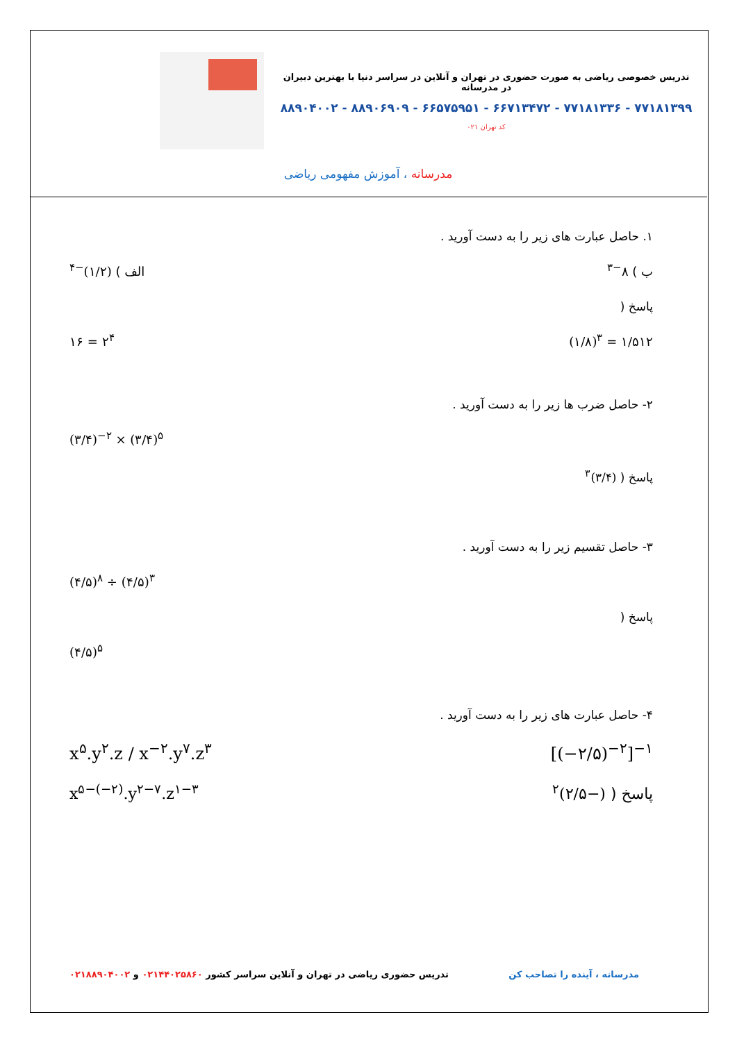تدریس خصوصی ریاضی به صورت حضوری در تهران و آنلاین در سراسر دنیا با بهترین دبیران در مدرسانه
۷۷۱۸۱۳۹۹ - ۷۷۱۸۱۳۳۶ - ۶۶۷۱۳۴۷۲ - ۶۶۵۷۵۹۵۱ - ۸۸۹۰۶۹۰۹ - ۸۸۹۰۴۰۰۲
کد تهران ۰۲۱
مدرسانه ، آموزش مفهومی ریاضی
۱. حاصل عبارت های زیر را به دست آورید .
ب ) ۸<sup>−۳</sup> الف ) (۱/۲)<sup>−۴</sup>
پاسخ (
(۱/۸)<sup>۳</sup> = ۱/۵۱۲ ۱۶ = ۲<sup>۴</sup>
۲- حاصل ضرب ها زیر را به دست آورید .
(۳/۴)<sup>−۲</sup> × (۳/۴)<sup>۵</sup>
پاسخ ( (۳/۴)<sup>۳</sup>
۳- حاصل تقسیم زیر را به دست آورید .
(۴/۵)<sup>۸</sup> ÷ (۴/۵)<sup>۳</sup>
پاسخ (
(۴/۵)<sup>۵</sup>
۴- حاصل عبارت های زیر را به دست آورید .
[(−۲/۵)<sup>−۲</sup>]<sup>−۱</sup> x<sup>۵</sup>.y<sup>۲</sup>.z / x<sup>−۲</sup>.y<sup>۷</sup>.z<sup>۳</sup>
پاسخ ( (−۲/۵)<sup>۲</sup> x<sup>۵−(−۲)</sup>.y<sup>۲−۷</sup>.z<sup>۱−۳</sup>
مدرسانه ، آینده را تصاحب کن تدریس حضوری ریاضی در تهران و آنلاین سراسر کشور ۰۲۱۴۴۰۲۵۸۶۰ و ۰۲۱۸۸۹۰۴۰۰۲